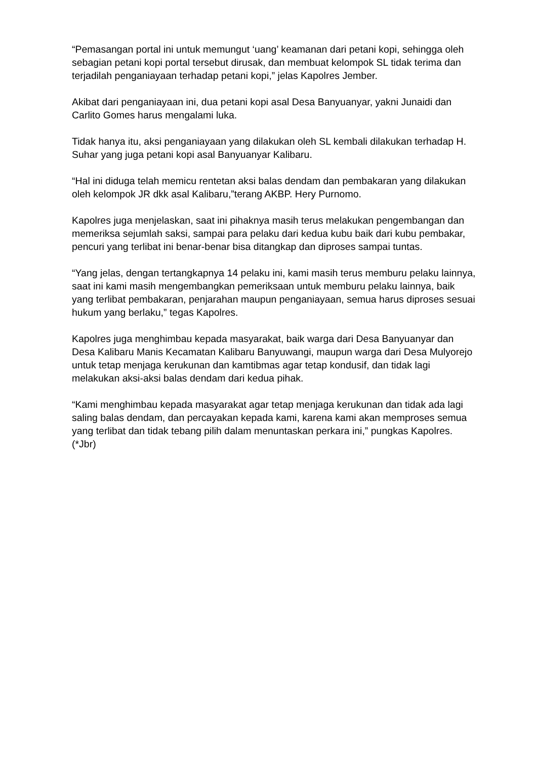“Pemasangan portal ini untuk memungut ‘uang’ keamanan dari petani kopi, sehingga oleh sebagian petani kopi portal tersebut dirusak, dan membuat kelompok SL tidak terima dan terjadilah penganiayaan terhadap petani kopi,” jelas Kapolres Jember.
Akibat dari penganiayaan ini, dua petani kopi asal Desa Banyuanyar, yakni Junaidi dan Carlito Gomes harus mengalami luka.
Tidak hanya itu, aksi penganiayaan yang dilakukan oleh SL kembali dilakukan terhadap H. Suhar yang juga petani kopi asal Banyuanyar Kalibaru.
“Hal ini diduga telah memicu rentetan aksi balas dendam dan pembakaran yang dilakukan oleh kelompok JR dkk asal Kalibaru,”terang AKBP. Hery Purnomo.
Kapolres juga menjelaskan, saat ini pihaknya masih terus melakukan pengembangan dan memeriksa sejumlah saksi, sampai para pelaku dari kedua kubu baik dari kubu pembakar, pencuri yang terlibat ini benar-benar bisa ditangkap dan diproses sampai tuntas.
“Yang jelas, dengan tertangkapnya 14 pelaku ini, kami masih terus memburu pelaku lainnya, saat ini kami masih mengembangkan pemeriksaan untuk memburu pelaku lainnya, baik yang terlibat pembakaran, penjarahan maupun penganiayaan, semua harus diproses sesuai hukum yang berlaku,” tegas Kapolres.
Kapolres juga menghimbau kepada masyarakat, baik warga dari Desa Banyuanyar dan Desa Kalibaru Manis Kecamatan Kalibaru Banyuwangi, maupun warga dari Desa Mulyorejo untuk tetap menjaga kerukunan dan kamtibmas agar tetap kondusif, dan tidak lagi melakukan aksi-aksi balas dendam dari kedua pihak.
“Kami menghimbau kepada masyarakat agar tetap menjaga kerukunan dan tidak ada lagi saling balas dendam, dan percayakan kepada kami, karena kami akan memproses semua yang terlibat dan tidak tebang pilih dalam menuntaskan perkara ini,” pungkas Kapolres. (*Jbr)